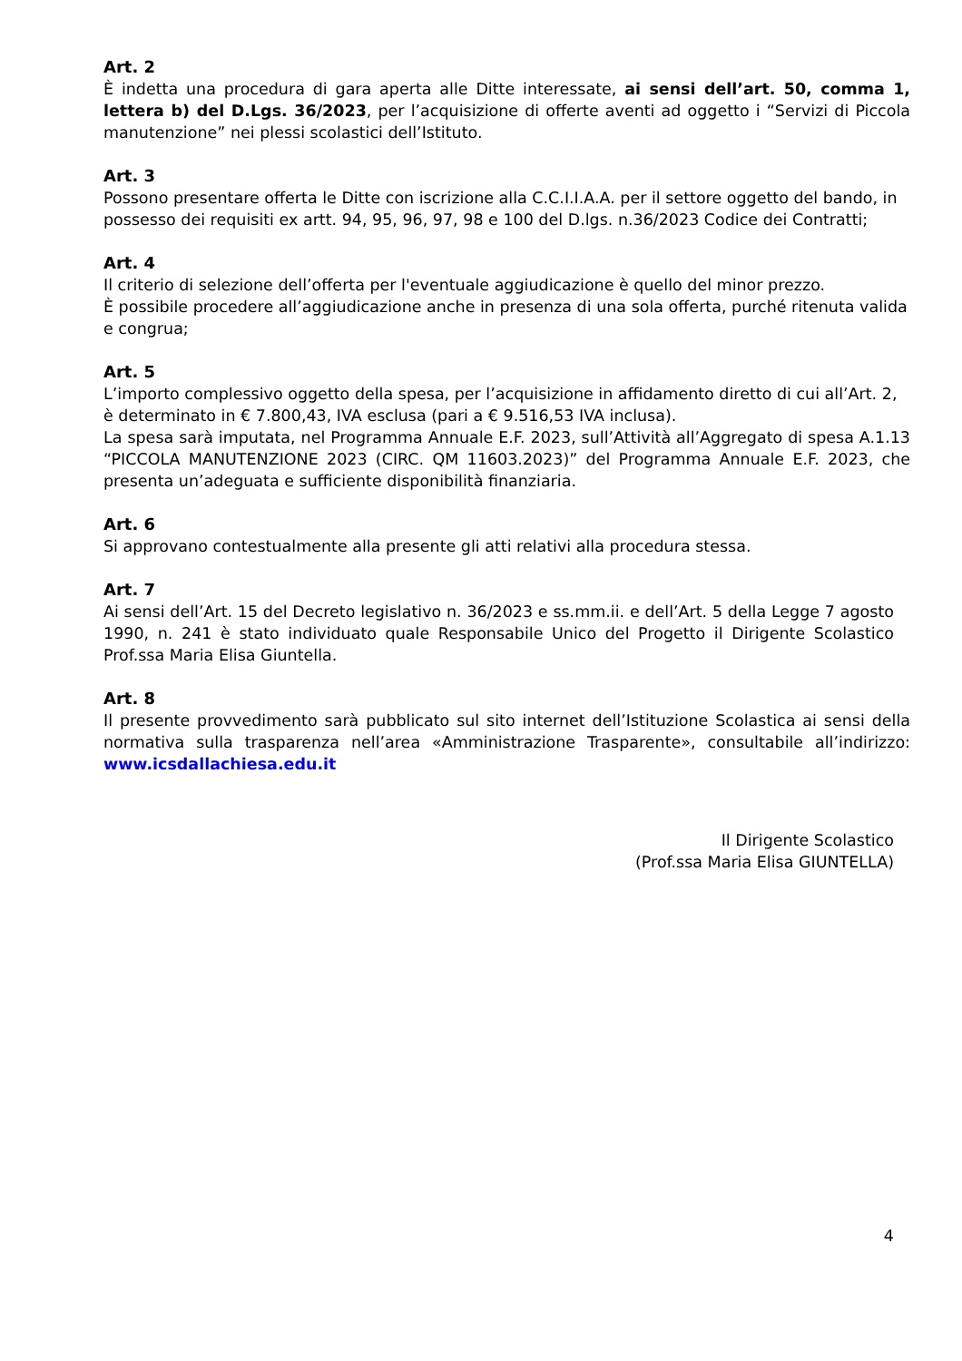Art. 2
È indetta una procedura di gara aperta alle Ditte interessate, ai sensi dell’art. 50, comma 1, lettera b) del D.Lgs. 36/2023, per l’acquisizione di offerte aventi ad oggetto i “Servizi di Piccola manutenzione” nei plessi scolastici dell’Istituto.
Art. 3
Possono presentare offerta le Ditte con iscrizione alla C.C.I.I.A.A. per il settore oggetto del bando, in possesso dei requisiti ex artt. 94, 95, 96, 97, 98 e 100 del D.lgs. n.36/2023 Codice dei Contratti;
Art. 4
Il criterio di selezione dell’offerta per l'eventuale aggiudicazione è quello del minor prezzo.
È possibile procedere all’aggiudicazione anche in presenza di una sola offerta, purché ritenuta valida e congrua;
Art. 5
L’importo complessivo oggetto della spesa, per l’acquisizione in affidamento diretto di cui all’Art. 2, è determinato in € 7.800,43, IVA esclusa (pari a € 9.516,53 IVA inclusa).
La spesa sarà imputata, nel Programma Annuale E.F. 2023, sull’Attività all’Aggregato di spesa A.1.13 “PICCOLA MANUTENZIONE 2023 (CIRC. QM 11603.2023)” del Programma Annuale E.F. 2023, che presenta un’adeguata e sufficiente disponibilità finanziaria.
Art. 6
Si approvano contestualmente alla presente gli atti relativi alla procedura stessa.
Art. 7
Ai sensi dell’Art. 15 del Decreto legislativo n. 36/2023 e ss.mm.ii. e dell’Art. 5 della Legge 7 agosto 1990, n. 241 è stato individuato quale Responsabile Unico del Progetto il Dirigente Scolastico Prof.ssa Maria Elisa Giuntella.
Art. 8
Il presente provvedimento sarà pubblicato sul sito internet dell’Istituzione Scolastica ai sensi della normativa sulla trasparenza nell’area «Amministrazione Trasparente», consultabile all’indirizzo: www.icsdallachiesa.edu.it
Il Dirigente Scolastico
(Prof.ssa Maria Elisa GIUNTELLA)
4